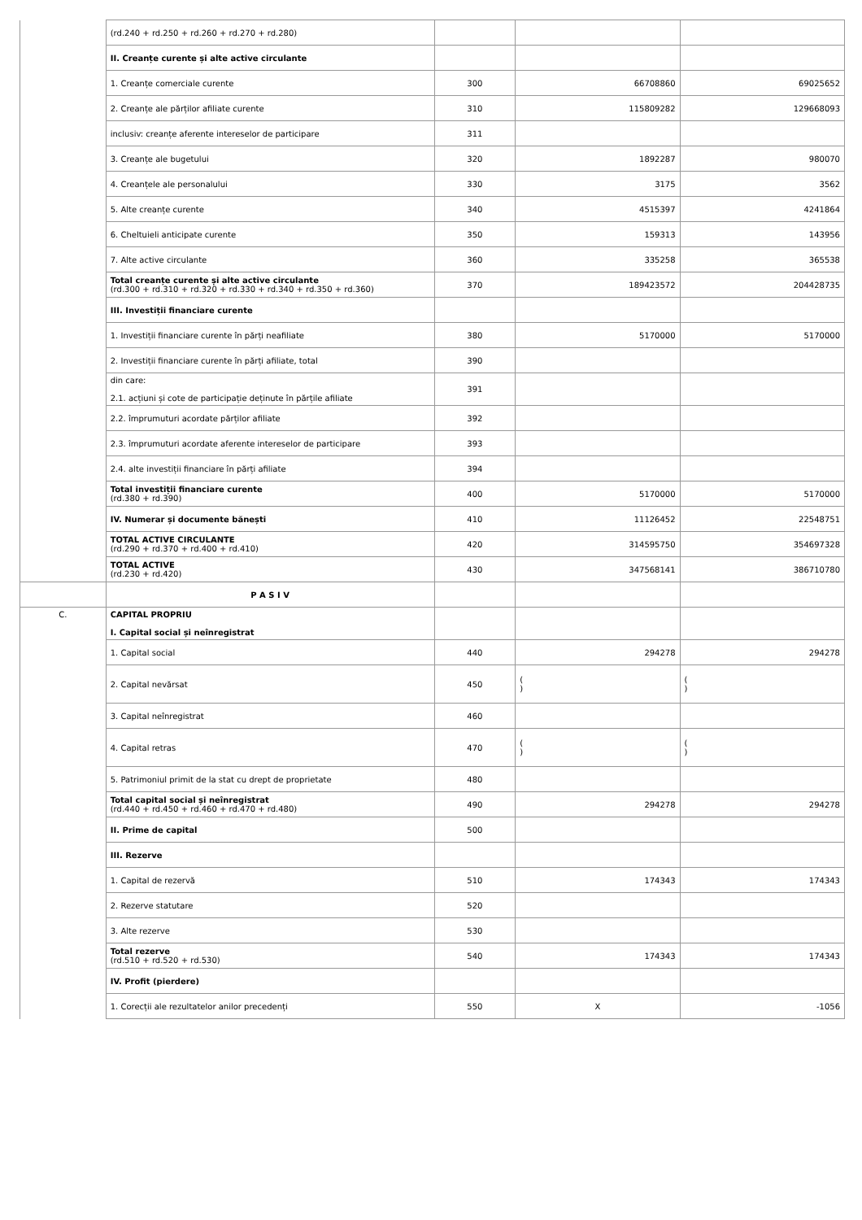| | (rd.240 + rd.250 + rd.260 + rd.270 + rd.280) | | | |
| | II. Creanțe curente și alte active circulante | | | |
| | 1. Creanțe comerciale curente | 300 | 66708860 | 69025652 |
| | 2. Creanțe ale părților afiliate curente | 310 | 115809282 | 129668093 |
| | inclusiv: creanțe aferente intereselor de participare | 311 | | |
| | 3. Creanțe ale bugetului | 320 | 1892287 | 980070 |
| | 4. Creanțele ale personalului | 330 | 3175 | 3562 |
| | 5. Alte creanțe curente | 340 | 4515397 | 4241864 |
| | 6. Cheltuieli anticipate curente | 350 | 159313 | 143956 |
| | 7. Alte active circulante | 360 | 335258 | 365538 |
| | Total creanțe curente și alte active circulante (rd.300 + rd.310 + rd.320 + rd.330 + rd.340 + rd.350 + rd.360) | 370 | 189423572 | 204428735 |
| | III. Investiții financiare curente | | | |
| | 1. Investiții financiare curente în părți neafiliate | 380 | 5170000 | 5170000 |
| | 2. Investiții financiare curente în părți afiliate, total | 390 | | |
| | din care: 2.1. acțiuni și cote de participație deținute în părțile afiliate | 391 | | |
| | 2.2. împrumuturi acordate părților afiliate | 392 | | |
| | 2.3. împrumuturi acordate aferente intereselor de participare | 393 | | |
| | 2.4. alte investiții financiare în părți afiliate | 394 | | |
| | Total investiții financiare curente (rd.380 + rd.390) | 400 | 5170000 | 5170000 |
| | IV. Numerar și documente bănești | 410 | 11126452 | 22548751 |
| | TOTAL ACTIVE CIRCULANTE (rd.290 + rd.370 + rd.400 + rd.410) | 420 | 314595750 | 354697328 |
| | TOTAL ACTIVE (rd.230 + rd.420) | 430 | 347568141 | 386710780 |
| | P A S I V | | | |
| C. | CAPITAL PROPRIU I. Capital social și neînregistrat | | | |
| | 1. Capital social | 440 | 294278 | 294278 |
| | 2. Capital nevărsat | 450 | ( ) | ( ) |
| | 3. Capital neînregistrat | 460 | | |
| | 4. Capital retras | 470 | ( ) | ( ) |
| | 5. Patrimoniul primit de la stat cu drept de proprietate | 480 | | |
| | Total capital social și neînregistrat (rd.440 + rd.450 + rd.460 + rd.470 + rd.480) | 490 | 294278 | 294278 |
| | II. Prime de capital | 500 | | |
| | III. Rezerve | | | |
| | 1. Capital de rezervă | 510 | 174343 | 174343 |
| | 2. Rezerve statutare | 520 | | |
| | 3. Alte rezerve | 530 | | |
| | Total rezerve (rd.510 + rd.520 + rd.530) | 540 | 174343 | 174343 |
| | IV. Profit (pierdere) | | | |
| | 1. Corecții ale rezultatelor anilor precedenți | 550 | X | -1056 |